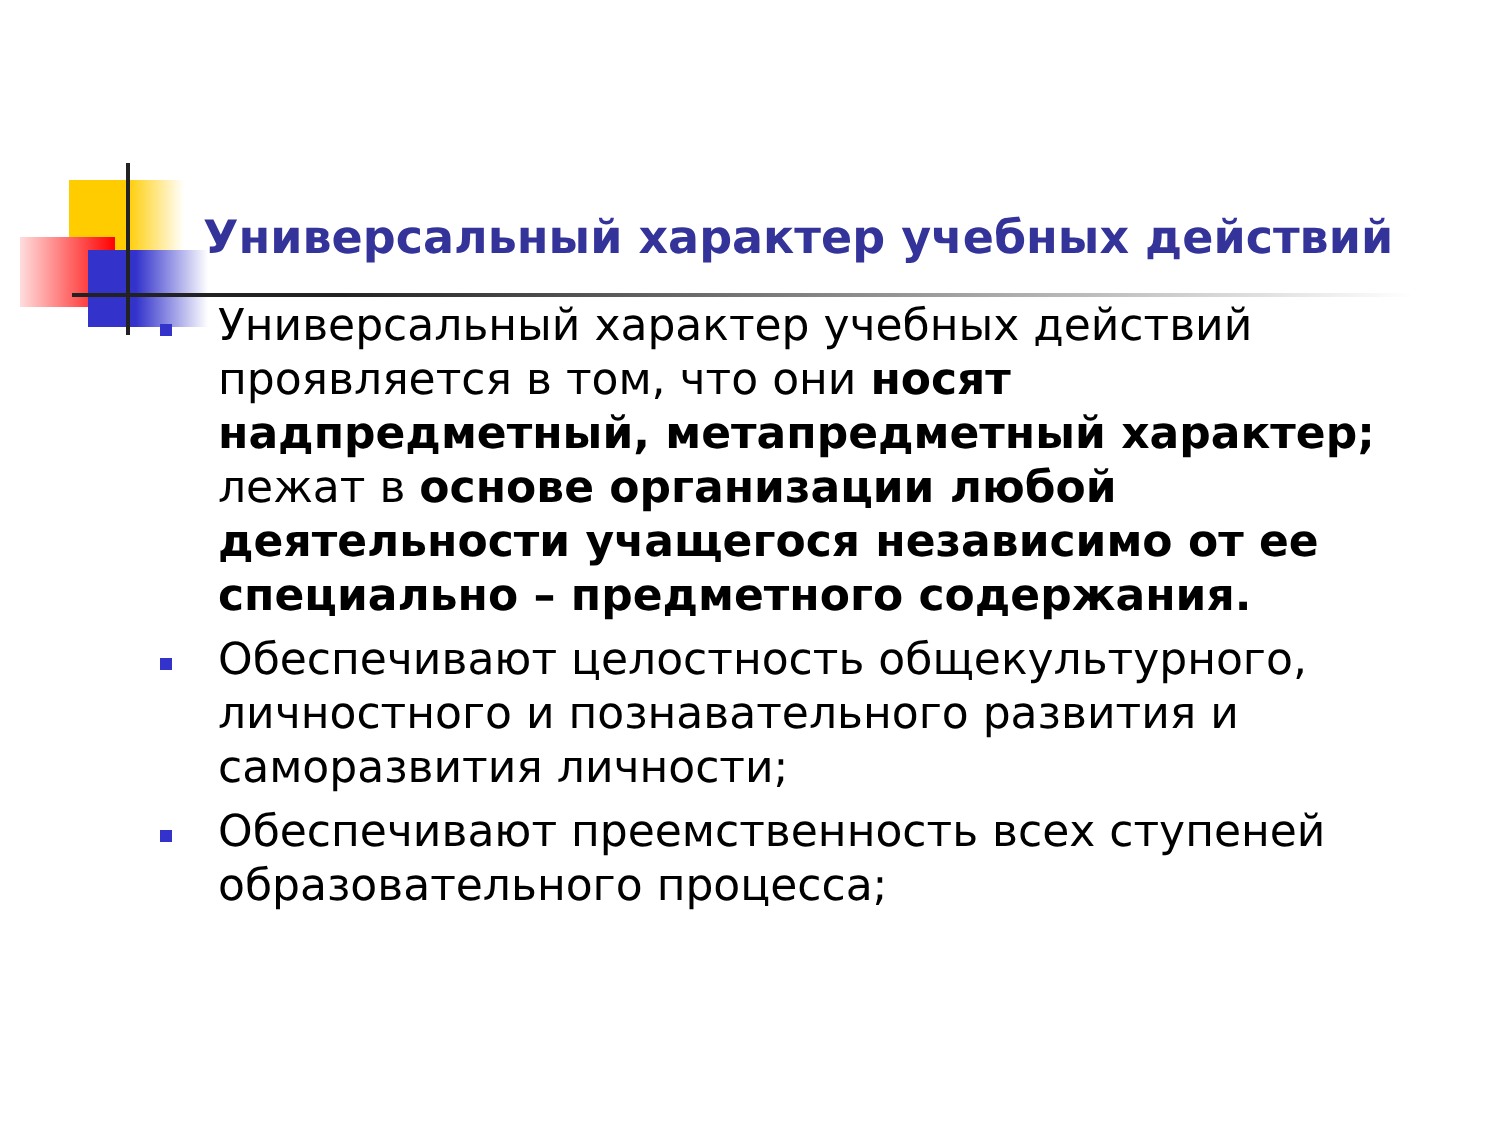Универсальный характер учебных действий
Универсальный характер учебных действий проявляется в том, что они носят надпредметный, метапредметный характер; лежат в основе организации любой деятельности учащегося независимо от ее специально – предметного содержания.
Обеспечивают целостность общекультурного, личностного и познавательного развития и саморазвития личности;
Обеспечивают преемственность всех ступеней образовательного процесса;